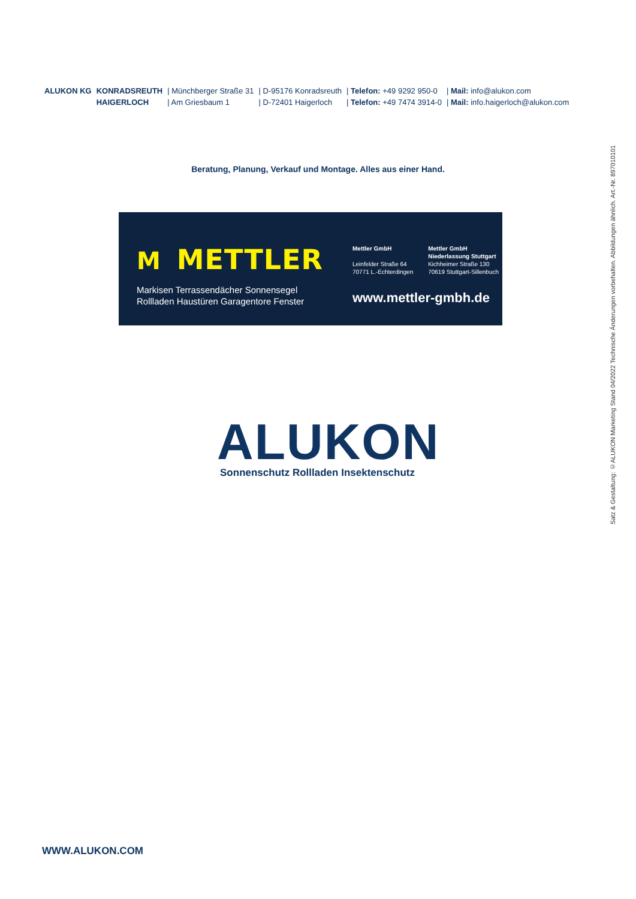| ALUKON KG | KONRADSREUTH | / Münchberger Straße 31 | / D-95176 Konradsreuth | / Telefon: +49 9292 950-0 | / Mail: info@alukon.com |
| | HAIGERLOCH | / Am Griesbaum 1 | / D-72401 Haigerloch | / Telefon: +49 7474 3914-0 | / Mail: info.haigerloch@alukon.com |
Beratung, Planung, Verkauf und Montage. Alles aus einer Hand.
M METTLER
Markisen Terrassendächer Sonnensegel
Rollladen Haustüren Garagentore Fenster
Mettler GmbH
Leinfelder Straße 64
70771 L.-Echterdingen
Mettler GmbH
Niederlassung Stuttgart
Kichheimer Straße 130
70619 Stuttgart-Sillenbuch
www.mettler-gmbh.de
ALUKON
Sonnenschutz Rollladen Insektenschutz
WWW.ALUKON.COM
Satz & Gestaltung: ©ALUKON Marketing Stand 04/2022 Technische Änderungen vorbehalten. Abbildungen ähnlich. Art.-Nr. 897010101